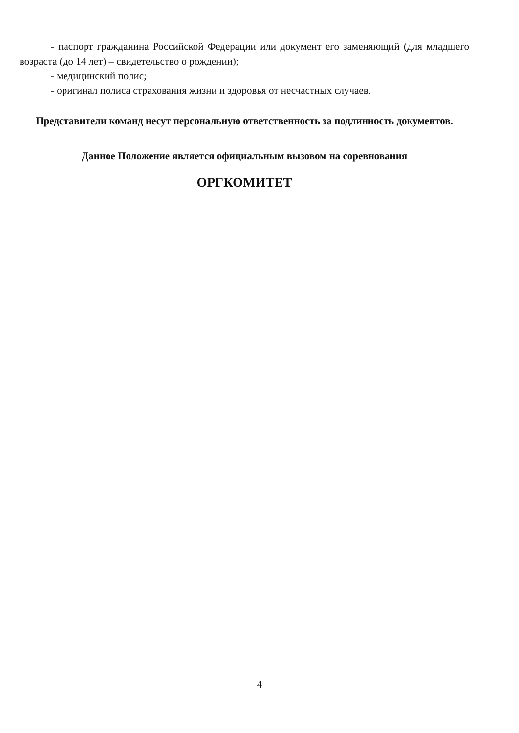- паспорт гражданина Российской Федерации или документ его заменяющий (для младшего возраста (до 14 лет) – свидетельство о рождении);
- медицинский полис;
- оригинал полиса страхования жизни и здоровья от несчастных случаев.
Представители команд несут персональную ответственность за подлинность документов.
Данное Положение является официальным вызовом на соревнования
ОРГКОМИТЕТ
4